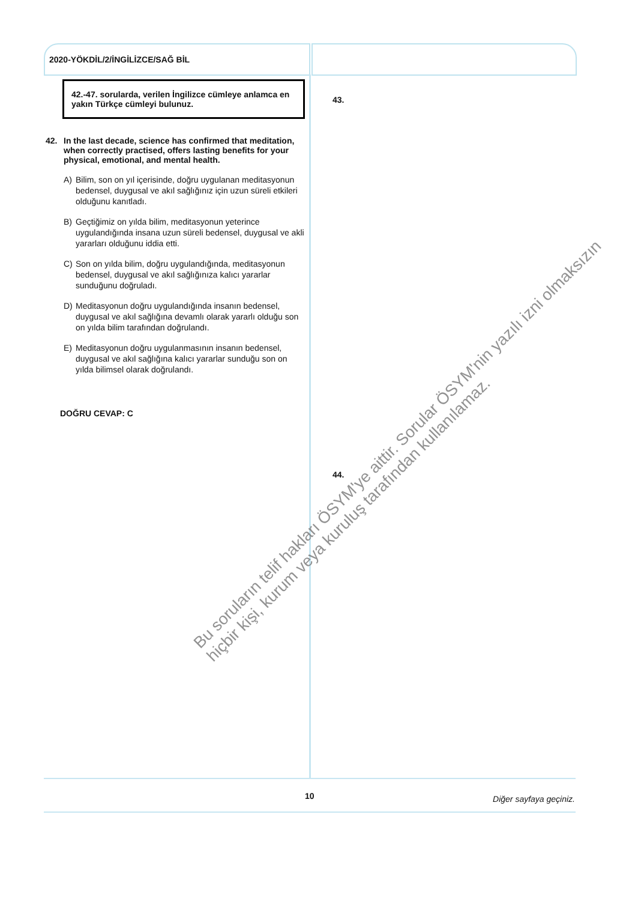2020-YÖKDİL/2/İNGİLİZCE/SAĞ BİL
42.-47. sorularda, verilen İngilizce cümleye anlamca en yakın Türkçe cümleyi bulunuz.
42. In the last decade, science has confirmed that meditation, when correctly practised, offers lasting benefits for your physical, emotional, and mental health.
A) Bilim, son on yıl içerisinde, doğru uygulanan meditasyonun bedensel, duygusal ve akıl sağlığınız için uzun süreli etkileri olduğunu kanıtladı.
B) Geçtiğimiz on yılda bilim, meditasyonun yeterince uygulandığında insana uzun süreli bedensel, duygusal ve akli yararları olduğunu iddia etti.
C) Son on yılda bilim, doğru uygulandığında, meditasyonun bedensel, duygusal ve akıl sağlığınıza kalıcı yararlar sunduğunu doğruladı.
D) Meditasyonun doğru uygulandığında insanın bedensel, duygusal ve akıl sağlığına devamlı olarak yararlı olduğu son on yılda bilim tarafından doğrulandı.
E) Meditasyonun doğru uygulanmasının insanın bedensel, duygusal ve akıl sağlığına kalıcı yararlar sunduğu son on yılda bilimsel olarak doğrulandı.
DOĞRU CEVAP: C
43.
44.
Bu soruların telif hakları ÖSYM'ye aittir. Sorular ÖSYM'nin yazılı izni olmaksızın
hiçbir kişi, kurum veya kuruluş tarafından kullanılamaz.
10 Diğer sayfaya geçiniz.